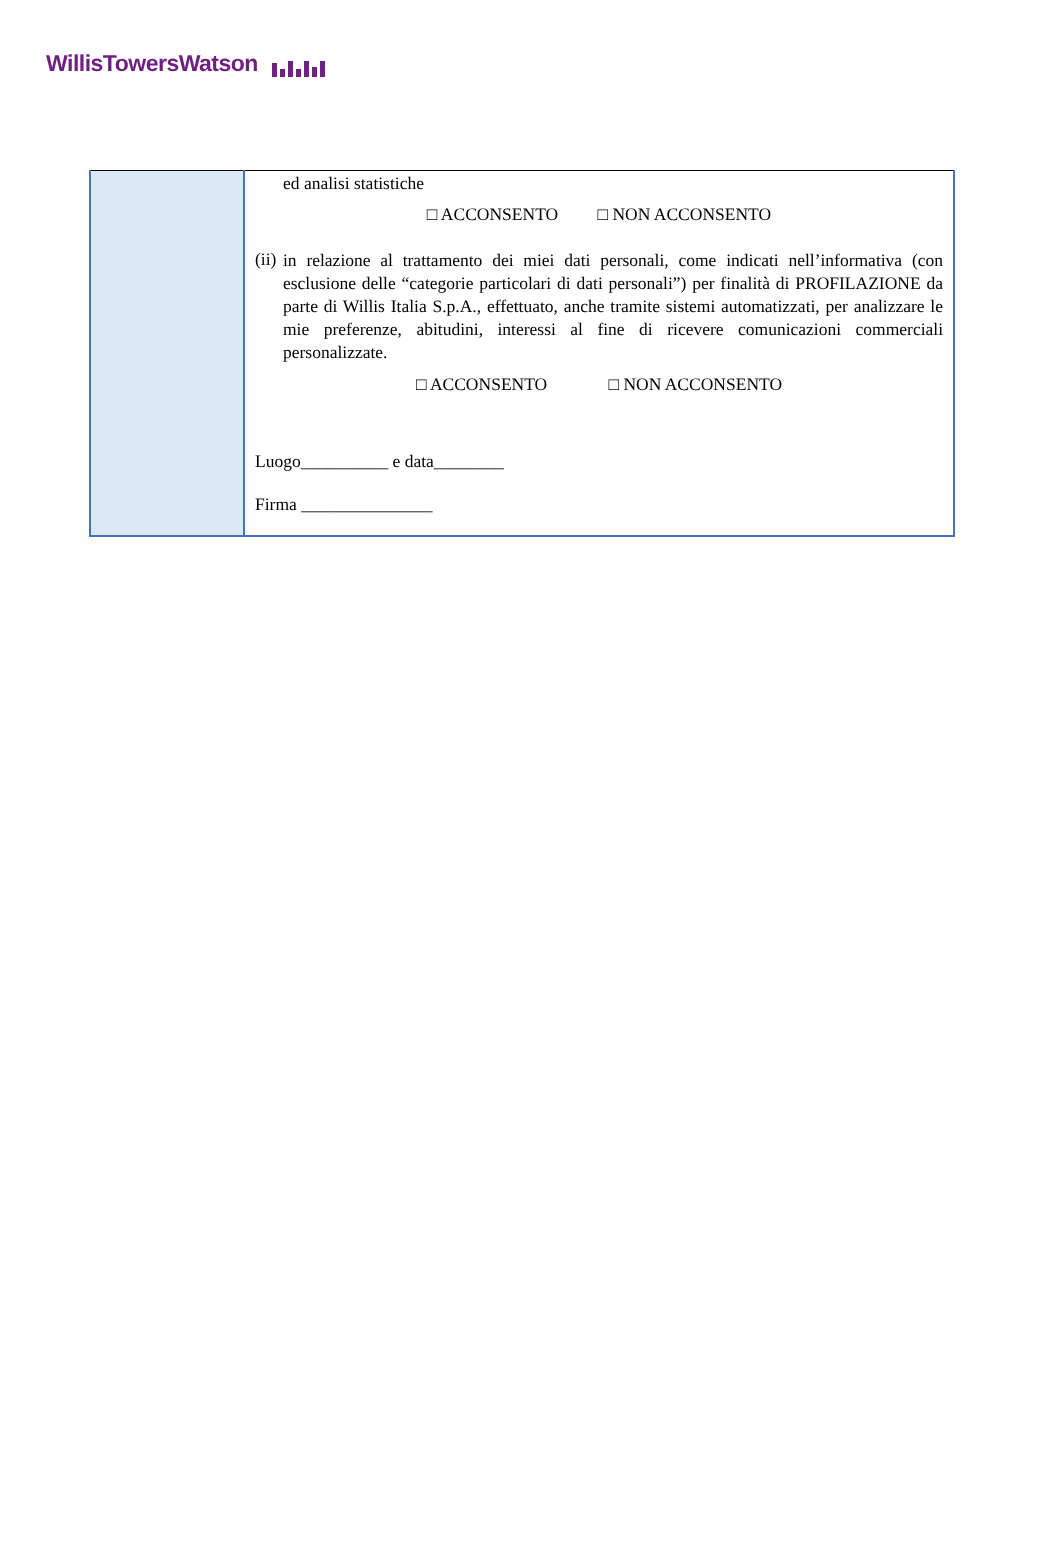WillisTowersWatson
| | ed analisi statistiche □ ACCONSENTO □ NON ACCONSENTO (ii) in relazione al trattamento dei miei dati personali, come indicati nell’informativa (con esclusione delle “categorie particolari di dati personali”) per finalità di PROFILAZIONE da parte di Willis Italia S.p.A., effettuato, anche tramite sistemi automatizzati, per analizzare le mie preferenze, abitudini, interessi al fine di ricevere comunicazioni commerciali personalizzate. □ ACCONSENTO □ NON ACCONSENTO Luogo__________ e data________ Firma _______________ |